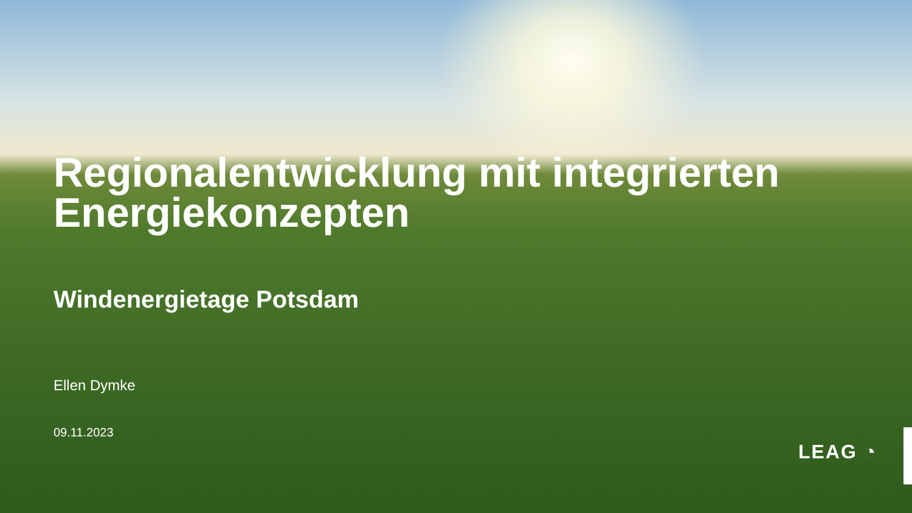Regionalentwicklung mit integrierten Energiekonzepten
Windenergietage Potsdam
Ellen Dymke
09.11.2023
LEAG ◔